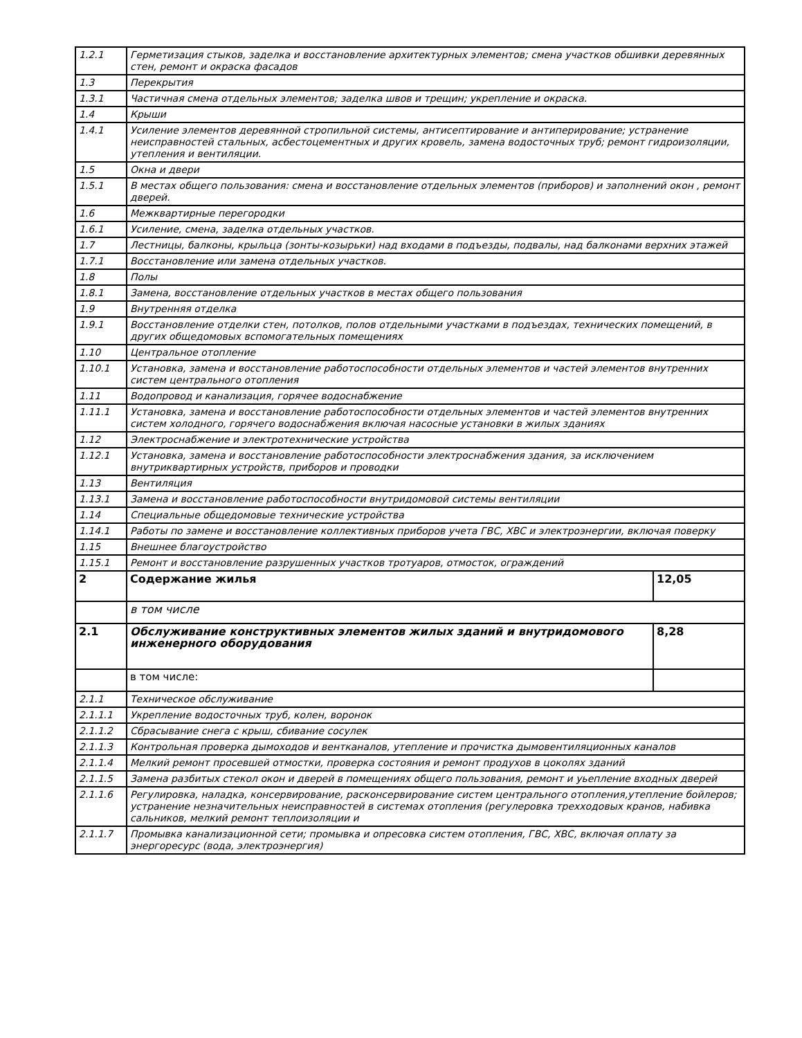| 1.2.1 | Герметизация стыков, заделка и восстановление архитектурных элементов; смена участков обшивки деревянных стен, ремонт и окраска фасадов | |
| 1.3 | Перекрытия | |
| 1.3.1 | Частичная смена отдельных элементов; заделка швов и трещин; укрепление и окраска. | |
| 1.4 | Крыши | |
| 1.4.1 | Усиление элементов деревянной стропильной системы, антисептирование и антиперирование; устранение неисправностей стальных, асбестоцементных и других кровель, замена водосточных труб; ремонт гидроизоляции, утепления и вентиляции. | |
| 1.5 | Окна и двери | |
| 1.5.1 | В местах общего пользования: смена и восстановление отдельных элементов (приборов) и заполнений окон , ремонт дверей. | |
| 1.6 | Межквартирные перегородки | |
| 1.6.1 | Усиление, смена, заделка отдельных участков. | |
| 1.7 | Лестницы, балконы, крыльца (зонты-козырьки) над входами в подъезды, подвалы, над балконами верхних этажей | |
| 1.7.1 | Восстановление или замена отдельных участков. | |
| 1.8 | Полы | |
| 1.8.1 | Замена, восстановление отдельных участков в местах общего пользования | |
| 1.9 | Внутренняя отделка | |
| 1.9.1 | Восстановление отделки стен, потолков, полов отдельными участками в подъездах, технических помещений, в других общедомовых вспомогательных помещениях | |
| 1.10 | Центральное отопление | |
| 1.10.1 | Установка, замена и восстановление работоспособности отдельных элементов и частей элементов внутренних систем центрального отопления | |
| 1.11 | Водопровод и канализация, горячее водоснабжение | |
| 1.11.1 | Установка, замена и восстановление работоспособности отдельных элементов и частей элементов внутренних систем холодного, горячего водоснабжения включая насосные установки в жилых зданиях | |
| 1.12 | Электроснабжение и электротехнические устройства | |
| 1.12.1 | Установка, замена и восстановление работоспособности электроснабжения здания, за исключением внутриквартирных устройств, приборов и проводки | |
| 1.13 | Вентиляция | |
| 1.13.1 | Замена и восстановление работоспособности внутридомовой системы вентиляции | |
| 1.14 | Специальные общедомовые технические устройства | |
| 1.14.1 | Работы по замене и восстановление коллективных приборов учета ГВС, ХВС и электроэнергии, включая поверку | |
| 1.15 | Внешнее благоустройство | |
| 1.15.1 | Ремонт и восстановление разрушенных участков тротуаров, отмосток, ограждений | |
| 2 | Содержание жилья | 12,05 |
| | в том числе | |
| 2.1 | Обслуживание конструктивных элементов жилых зданий и внутридомового инженерного оборудования | 8,28 |
| | в том числе: | |
| 2.1.1 | Техническое обслуживание | |
| 2.1.1.1 | Укрепление водосточных труб, колен, воронок | |
| 2.1.1.2 | Сбрасывание снега с крыш, сбивание сосулек | |
| 2.1.1.3 | Контрольная проверка дымоходов и вентканалов, утепление и прочистка дымовентиляционных каналов | |
| 2.1.1.4 | Мелкий ремонт просевшей отмостки, проверка состояния и ремонт продухов в цоколях зданий | |
| 2.1.1.5 | Замена разбитых стекол окон и дверей в помещениях общего пользования, ремонт и уьепление входных дверей | |
| 2.1.1.6 | Регулировка, наладка, консервирование, расконсервирование систем центрального отопления,утепление бойлеров; устранение незначительных неисправностей в системах отопления (регулеровка трехходовых кранов, набивка сальников, мелкий ремонт теплоизоляции и | |
| 2.1.1.7 | Промывка канализационной сети; промывка и опресовка систем отопления, ГВС, ХВС, включая оплату за энергоресурс (вода, электроэнергия) | |